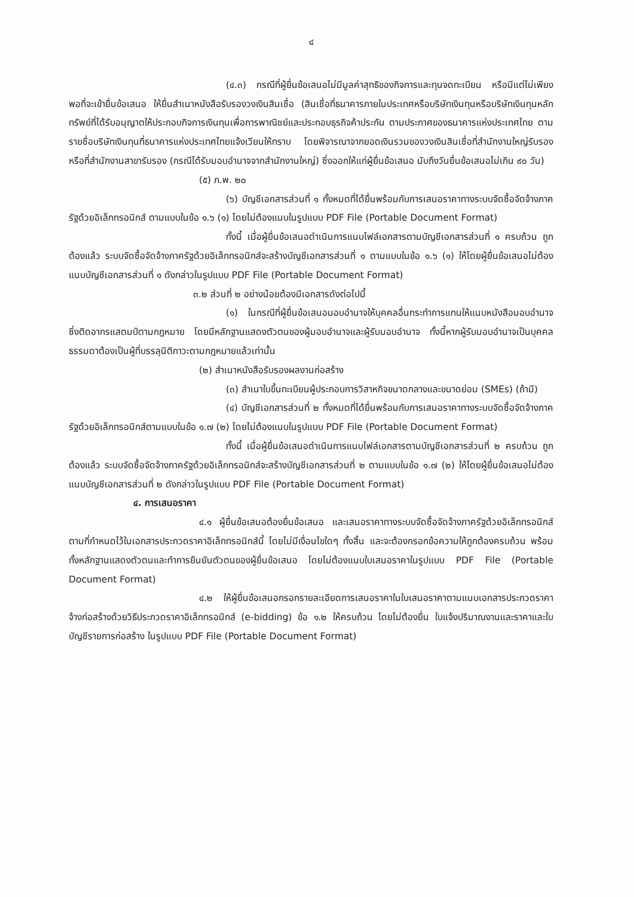๔
(๔.๓) กรณีที่ผู้ยื่นข้อเสนอไม่มีมูลค่าสุทธิของกิจการและทุนจดทะเบียน หรือมีแต่ไม่เพียงพอที่จะเข้ายื่นข้อเสนอ ให้ยื่นสำเนาหนังสือรับรองวงเงินสินเชื่อ (สินเชื่อที่ธนาคารภายในประเทศหรือบริษัทเงินทุนหรือบริษัทเงินทุนหลักทรัพย์ที่ได้รับอนุญาตให้ประกอบกิจการเงินทุนเพื่อการพาณิชย์และประกอบธุรกิจค้าประกัน ตามประกาศของธนาคารแห่งประเทศไทย ตามรายชื่อบริษัทเงินทุนที่ธนาคารแห่งประเทศไทยแจ้งเวียนให้ทราบ โดยพิจารณาจากยอดเงินรวมของวงเงินสินเชื่อที่สำนักงานใหญ่รับรองหรือที่สำนักงานสาขารับรอง (กรณีได้รับมอบอำนาจจากสำนักงานใหญ่) ซึ่งออกให้แก่ผู้ยื่นข้อเสนอ นับถึงวันยื่นข้อเสนอไม่เกิน ๙๐ วัน)
(๕) ภ.พ. ๒๐
(๖) บัญชีเอกสารส่วนที่ ๑ ทั้งหมดที่ได้ยื่นพร้อมกับการเสนอราคาทางระบบจัดซื้อจัดจ้างภาครัฐด้วยอิเล็กทรอนิกส์ ตามแบบในข้อ ๑.๖ (๑) โดยไม่ต้องแนบในรูปแบบ PDF File (Portable Document Format)
ทั้งนี้ เมื่อผู้ยื่นข้อเสนอดำเนินการแนบไฟล์เอกสารตามบัญชีเอกสารส่วนที่ ๑ ครบถ้วน ถูกต้องแล้ว ระบบจัดซื้อจัดจ้างภาครัฐด้วยอิเล็กทรอนิกส์จะสร้างบัญชีเอกสารส่วนที่ ๑ ตามแบบในข้อ ๑.๖ (๑) ให้โดยผู้ยื่นข้อเสนอไม่ต้องแนบบัญชีเอกสารส่วนที่ ๑ ดังกล่าวในรูปแบบ PDF File (Portable Document Format)
๓.๒ ส่วนที่ ๒ อย่างน้อยต้องมีเอกสารดังต่อไปนี้
(๑) ในกรณีที่ผู้ยื่นข้อเสนอมอบอำนาจให้บุคคลอื่นกระทำการแทนให้แนบหนังสือมอบอำนาจซึ่งติดอากรแสตมป์ตามกฎหมาย โดยมีหลักฐานแสดงตัวตนของผู้มอบอำนาจและผู้รับมอบอำนาจ ทั้งนี้หากผู้รับมอบอำนาจเป็นบุคคลธรรมดาต้องเป็นผู้ที่บรรลุนิติภาวะตามกฎหมายแล้วเท่านั้น
(๒) สำเนาหนังสือรับรองผลงานก่อสร้าง
(๓) สำเนาใบขึ้นทะเบียนผู้ประกอบการวิสาหกิจขนาดกลางและขนาดย่อม (SMEs) (ถ้ามี)
(๔) บัญชีเอกสารส่วนที่ ๒ ทั้งหมดที่ได้ยื่นพร้อมกับการเสนอราคาทางระบบจัดซื้อจัดจ้างภาครัฐด้วยอิเล็กทรอนิกส์ตามแบบในข้อ ๑.๗ (๒) โดยไม่ต้องแนบในรูปแบบ PDF File (Portable Document Format)
ทั้งนี้ เมื่อผู้ยื่นข้อเสนอดำเนินการแนบไฟล์เอกสารตามบัญชีเอกสารส่วนที่ ๒ ครบถ้วน ถูกต้องแล้ว ระบบจัดซื้อจัดจ้างภาครัฐด้วยอิเล็กทรอนิกส์จะสร้างบัญชีเอกสารส่วนที่ ๒ ตามแบบในข้อ ๑.๗ (๒) ให้โดยผู้ยื่นข้อเสนอไม่ต้องแนบบัญชีเอกสารส่วนที่ ๒ ดังกล่าวในรูปแบบ PDF File (Portable Document Format)
๔. การเสนอราคา
๔.๑ ผู้ยื่นข้อเสนอต้องยื่นข้อเสนอ และเสนอราคาทางระบบจัดซื้อจัดจ้างภาครัฐด้วยอิเล็กทรอนิกส์ตามที่กำหนดไว้ในเอกสารประกวดราคาอิเล็กทรอนิกส์นี้ โดยไม่มีเงื่อนไขใดๆ ทั้งสิ้น และจะต้องกรอกข้อความให้ถูกต้องครบถ้วน พร้อมทั้งหลักฐานแสดงตัวตนและทำการยืนยันตัวตนของผู้ยื่นข้อเสนอ โดยไม่ต้องแนบใบเสนอราคาในรูปแบบ PDF File (Portable Document Format)
๔.๒ ให้ผู้ยื่นข้อเสนอกรอกรายละเอียดการเสนอราคาในใบเสนอราคาตามแนบเอกสารประกวดราคาจ้างก่อสร้างด้วยวิธีประกวดราคาอิเล็กทรอนิกส์ (e-bidding) ข้อ ๑.๒ ให้ครบถ้วน โดยไม่ต้องยื่น ใบแจ้งปริมาณงานและราคาและใบบัญชีรายการก่อสร้าง ในรูปแบบ PDF File (Portable Document Format)